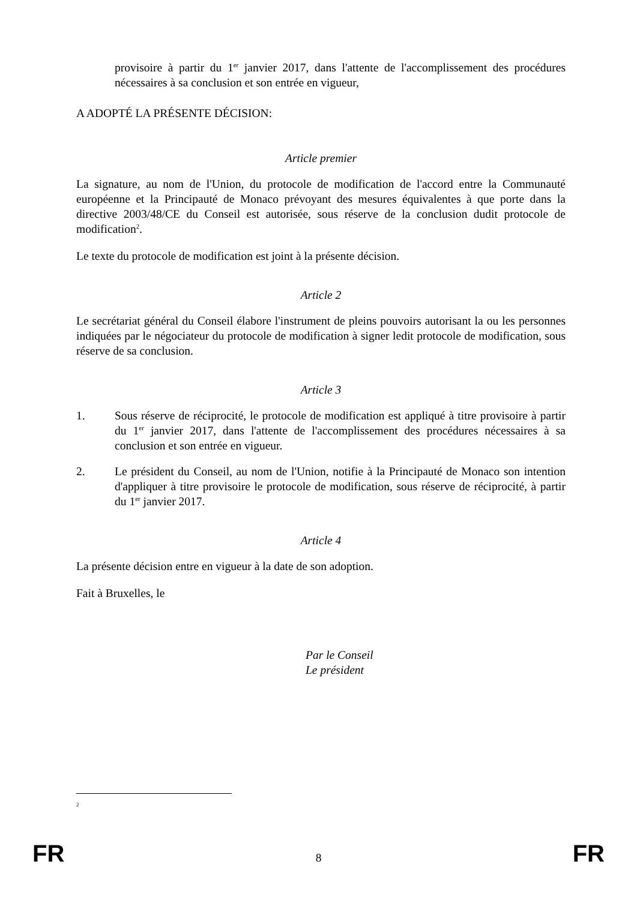provisoire à partir du 1<sup>er</sup> janvier 2017, dans l'attente de l'accomplissement des procédures nécessaires à sa conclusion et son entrée en vigueur,
A ADOPTÉ LA PRÉSENTE DÉCISION:
Article premier
La signature, au nom de l'Union, du protocole de modification de l'accord entre la Communauté européenne et la Principauté de Monaco prévoyant des mesures équivalentes à que porte dans la directive 2003/48/CE du Conseil est autorisée, sous réserve de la conclusion dudit protocole de modification<sup>2</sup>.
Le texte du protocole de modification est joint à la présente décision.
Article 2
Le secrétariat général du Conseil élabore l'instrument de pleins pouvoirs autorisant la ou les personnes indiquées par le négociateur du protocole de modification à signer ledit protocole de modification, sous réserve de sa conclusion.
Article 3
1. Sous réserve de réciprocité, le protocole de modification est appliqué à titre provisoire à partir du 1<sup>er</sup> janvier 2017, dans l'attente de l'accomplissement des procédures nécessaires à sa conclusion et son entrée en vigueur.
2. Le président du Conseil, au nom de l'Union, notifie à la Principauté de Monaco son intention d'appliquer à titre provisoire le protocole de modification, sous réserve de réciprocité, à partir du 1<sup>er</sup> janvier 2017.
Article 4
La présente décision entre en vigueur à la date de son adoption.
Fait à Bruxelles, le
Par le Conseil
Le président
2
FR 8 FR